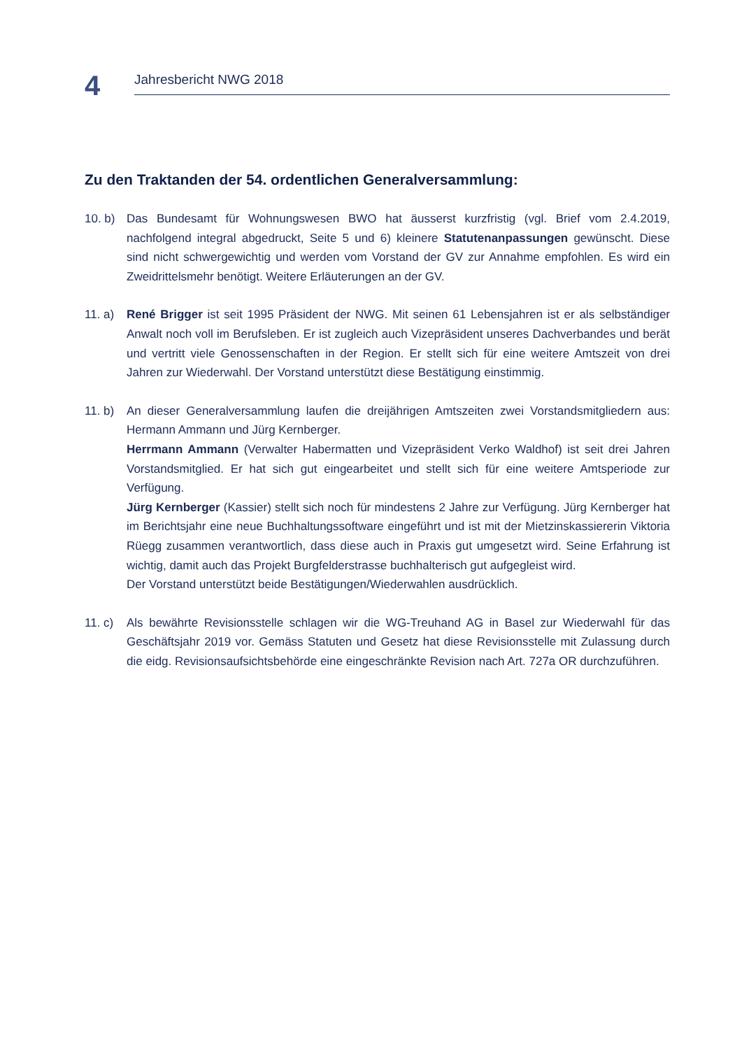4
Jahresbericht NWG 2018
Zu den Traktanden der 54. ordentlichen Generalversammlung:
10. b)
Das Bundesamt für Wohnungswesen BWO hat äusserst kurzfristig (vgl. Brief vom 2.4.2019, nachfolgend integral abgedruckt, Seite 5 und 6) kleinere Statutenanpassungen gewünscht. Diese sind nicht schwergewichtig und werden vom Vorstand der GV zur Annahme empfohlen. Es wird ein Zweidrittelsmehr benötigt. Weitere Erläuterungen an der GV.
11. a)
René Brigger ist seit 1995 Präsident der NWG. Mit seinen 61 Lebensjahren ist er als selbständiger Anwalt noch voll im Berufsleben. Er ist zugleich auch Vizepräsident unseres Dachverbandes und berät und vertritt viele Genossenschaften in der Region. Er stellt sich für eine weitere Amtszeit von drei Jahren zur Wiederwahl. Der Vorstand unterstützt diese Bestätigung einstimmig.
11. b)
An dieser Generalversammlung laufen die dreijährigen Amtszeiten zwei Vorstandsmitgliedern aus: Hermann Ammann und Jürg Kernberger.
Herrmann Ammann (Verwalter Habermatten und Vizepräsident Verko Waldhof) ist seit drei Jahren Vorstandsmitglied. Er hat sich gut eingearbeitet und stellt sich für eine weitere Amtsperiode zur Verfügung.
Jürg Kernberger (Kassier) stellt sich noch für mindestens 2 Jahre zur Verfügung. Jürg Kernberger hat im Berichtsjahr eine neue Buchhaltungssoftware eingeführt und ist mit der Mietzinskassiererin Viktoria Rüegg zusammen verantwortlich, dass diese auch in Praxis gut umgesetzt wird. Seine Erfahrung ist wichtig, damit auch das Projekt Burgfelderstrasse buchhalterisch gut aufgegleist wird.
Der Vorstand unterstützt beide Bestätigungen/Wiederwahlen ausdrücklich.
11. c)
Als bewährte Revisionsstelle schlagen wir die WG-Treuhand AG in Basel zur Wiederwahl für das Geschäftsjahr 2019 vor. Gemäss Statuten und Gesetz hat diese Revisionsstelle mit Zulassung durch die eidg. Revisionsaufsichtsbehörde eine eingeschränkte Revision nach Art. 727a OR durchzuführen.